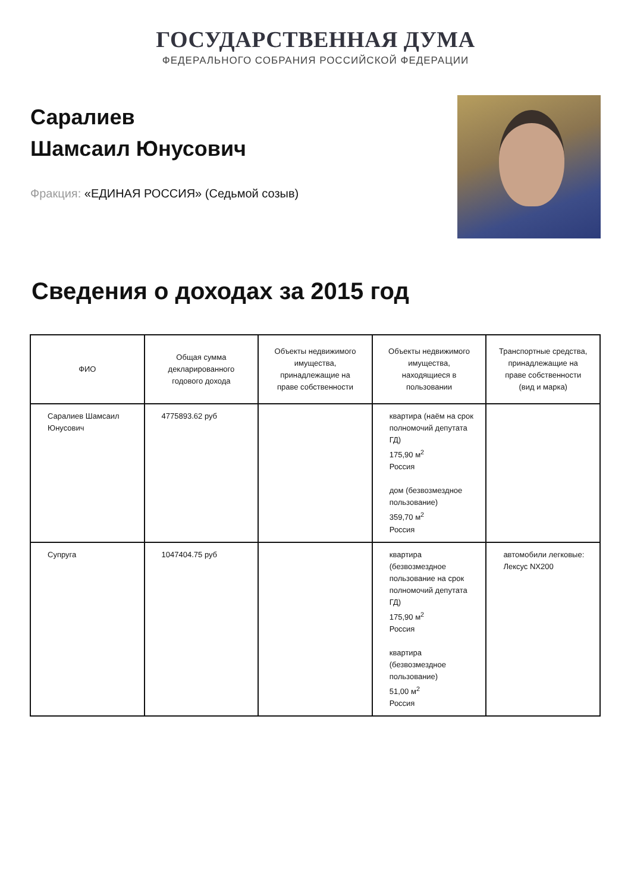ГОСУДАРСТВЕННАЯ ДУМА
ФЕДЕРАЛЬНОГО СОБРАНИЯ РОССИЙСКОЙ ФЕДЕРАЦИИ
Саралиев
Шамсаил Юнусович
Фракция: «ЕДИНАЯ РОССИЯ» (Седьмой созыв)
Сведения о доходах за 2015 год
| ФИО | Общая сумма декларированного годового дохода | Объекты недвижимого имущества, принадлежащие на праве собственности | Объекты недвижимого имущества, находящиеся в пользовании | Транспортные средства, принадлежащие на праве собственности (вид и марка) |
| --- | --- | --- | --- | --- |
| Саралиев Шамсаил Юнусович | 4775893.62 руб | | квартира (наём на срок полномочий депутата ГД) 175,90 м<sup>2</sup> Россия дом (безвозмездное пользование) 359,70 м<sup>2</sup> Россия | |
| Супруга | 1047404.75 руб | | квартира (безвозмездное пользование на срок полномочий депутата ГД) 175,90 м<sup>2</sup> Россия квартира (безвозмездное пользование) 51,00 м<sup>2</sup> Россия | автомобили легковые: Лексус NX200 |